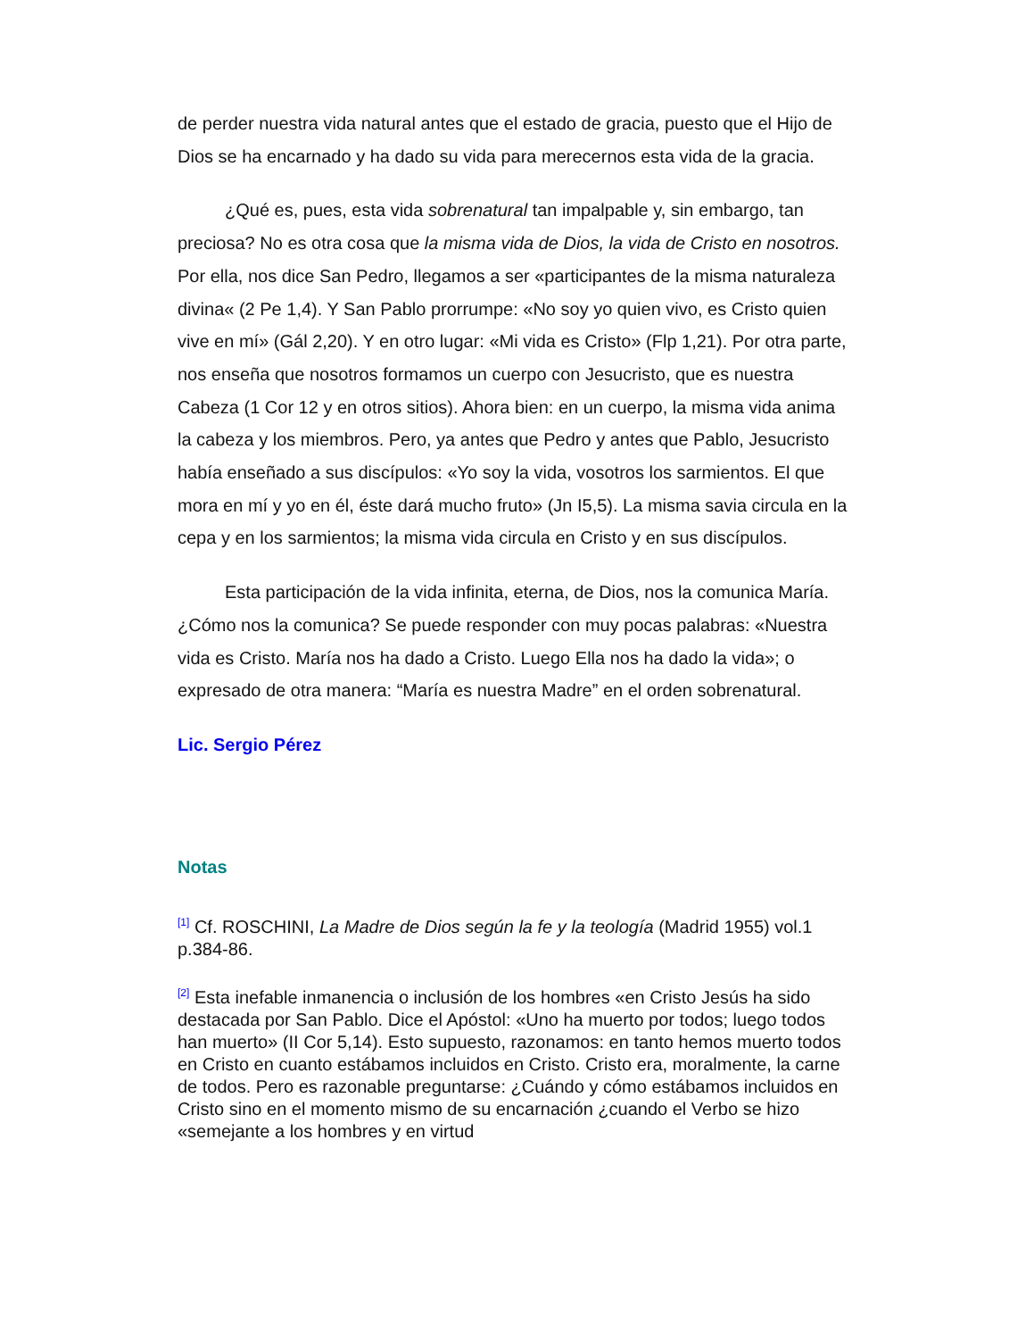de perder nuestra vida natural antes que el estado de gracia, puesto que el Hijo de Dios se ha encarnado y ha dado su vida para merecernos esta vida de la gracia.
¿Qué es, pues, esta vida sobrenatural tan impalpable y, sin embargo, tan preciosa? No es otra cosa que la misma vida de Dios, la vida de Cristo en nosotros. Por ella, nos dice San Pedro, llegamos a ser «participantes de la misma naturaleza divina« (2 Pe 1,4). Y San Pablo prorrumpe: «No soy yo quien vivo, es Cristo quien vive en mí» (Gál 2,20). Y en otro lugar: «Mi vida es Cristo» (Flp 1,21). Por otra parte, nos enseña que nosotros formamos un cuerpo con Jesucristo, que es nuestra Cabeza (1 Cor 12 y en otros sitios). Ahora bien: en un cuerpo, la misma vida anima la cabeza y los miembros. Pero, ya antes que Pedro y antes que Pablo, Jesucristo había enseñado a sus discípulos: «Yo soy la vida, vosotros los sarmientos. El que mora en mí y yo en él, éste dará mucho fruto» (Jn I5,5). La misma savia circula en la cepa y en los sarmientos; la misma vida circula en Cristo y en sus discípulos.
Esta participación de la vida infinita, eterna, de Dios, nos la comunica María. ¿Cómo nos la comunica? Se puede responder con muy pocas palabras: «Nuestra vida es Cristo. María nos ha dado a Cristo. Luego Ella nos ha dado la vida»; o expresado de otra manera: “María es nuestra Madre” en el orden sobrenatural.
Lic. Sergio Pérez
Notas
<sup>[1]</sup> Cf. ROSCHINI, La Madre de Dios según la fe y la teología (Madrid 1955) vol.1 p.384-86.
<sup>[2]</sup> Esta inefable inmanencia o inclusión de los hombres «en Cristo Jesús ha sido destacada por San Pablo. Dice el Apóstol: «Uno ha muerto por todos; luego todos han muerto» (II Cor 5,14). Esto supuesto, razonamos: en tanto hemos muerto todos en Cristo en cuanto estábamos incluidos en Cristo. Cristo era, moralmente, la carne de todos. Pero es razonable preguntarse: ¿Cuándo y cómo estábamos incluidos en Cristo sino en el momento mismo de su encarnación ¿cuando el Verbo se hizo «semejante a los hombres y en virtud